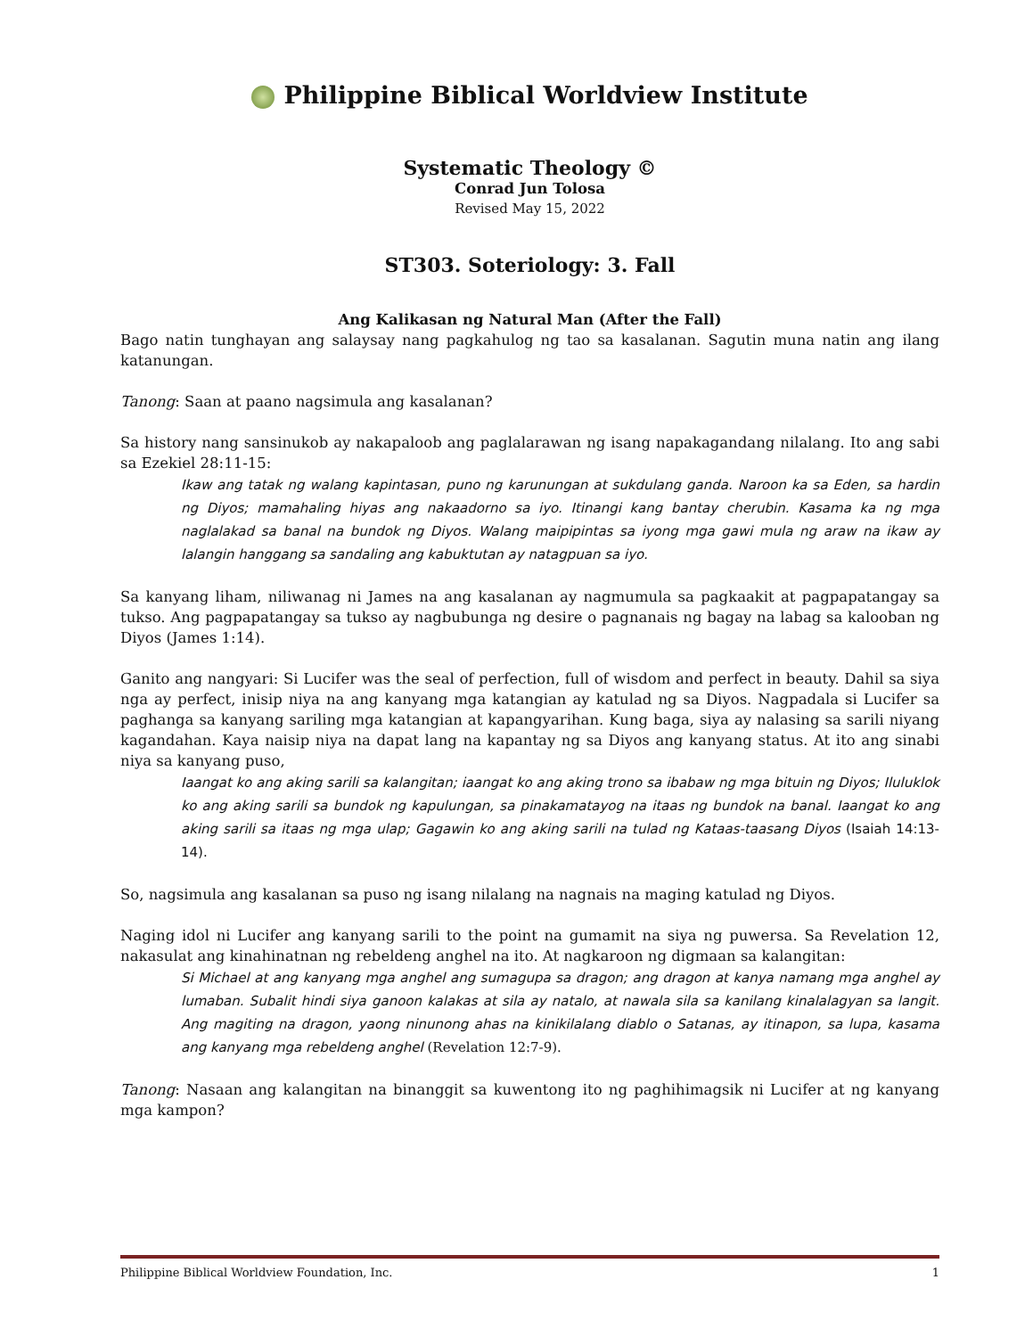Philippine Biblical Worldview Institute
Systematic Theology ©
Conrad Jun Tolosa
Revised May 15, 2022
ST303. Soteriology: 3. Fall
Ang Kalikasan ng Natural Man (After the Fall)
Bago natin tunghayan ang salaysay nang pagkahulog ng tao sa kasalanan. Sagutin muna natin ang ilang katanungan.
Tanong: Saan at paano nagsimula ang kasalanan?
Sa history nang sansinukob ay nakapaloob ang paglalarawan ng isang napakagandang nilalang. Ito ang sabi sa Ezekiel 28:11-15:
Ikaw ang tatak ng walang kapintasan, puno ng karunungan at sukdulang ganda. Naroon ka sa Eden, sa hardin ng Diyos; mamahaling hiyas ang nakaadorno sa iyo. Itinangi kang bantay cherubin. Kasama ka ng mga naglalakad sa banal na bundok ng Diyos. Walang maipipintas sa iyong mga gawi mula ng araw na ikaw ay lalangin hanggang sa sandaling ang kabuktutan ay natagpuan sa iyo.
Sa kanyang liham, niliwanag ni James na ang kasalanan ay nagmumula sa pagkaakit at pagpapatangay sa tukso. Ang pagpapatangay sa tukso ay nagbubunga ng desire o pagnanais ng bagay na labag sa kalooban ng Diyos (James 1:14).
Ganito ang nangyari: Si Lucifer was the seal of perfection, full of wisdom and perfect in beauty. Dahil sa siya nga ay perfect, inisip niya na ang kanyang mga katangian ay katulad ng sa Diyos. Nagpadala si Lucifer sa paghanga sa kanyang sariling mga katangian at kapangyarihan. Kung baga, siya ay nalasing sa sarili niyang kagandahan. Kaya naisip niya na dapat lang na kapantay ng sa Diyos ang kanyang status. At ito ang sinabi niya sa kanyang puso,
Iaangat ko ang aking sarili sa kalangitan; iaangat ko ang aking trono sa ibabaw ng mga bituin ng Diyos; Iluluklok ko ang aking sarili sa bundok ng kapulungan, sa pinakamatayog na itaas ng bundok na banal. Iaangat ko ang aking sarili sa itaas ng mga ulap; Gagawin ko ang aking sarili na tulad ng Kataas-taasang Diyos (Isaiah 14:13-14).
So, nagsimula ang kasalanan sa puso ng isang nilalang na nagnais na maging katulad ng Diyos.
Naging idol ni Lucifer ang kanyang sarili to the point na gumamit na siya ng puwersa. Sa Revelation 12, nakasulat ang kinahinatnan ng rebeldeng anghel na ito. At nagkaroon ng digmaan sa kalangitan:
Si Michael at ang kanyang mga anghel ang sumagupa sa dragon; ang dragon at kanya namang mga anghel ay lumaban. Subalit hindi siya ganoon kalakas at sila ay natalo, at nawala sila sa kanilang kinalalagyan sa langit. Ang magiting na dragon, yaong ninunong ahas na kinikilalang diablo o Satanas, ay itinapon, sa lupa, kasama ang kanyang mga rebeldeng anghel (Revelation 12:7-9).
Tanong: Nasaan ang kalangitan na binanggit sa kuwentong ito ng paghihimagsik ni Lucifer at ng kanyang mga kampon?
Philippine Biblical Worldview Foundation, Inc. 1